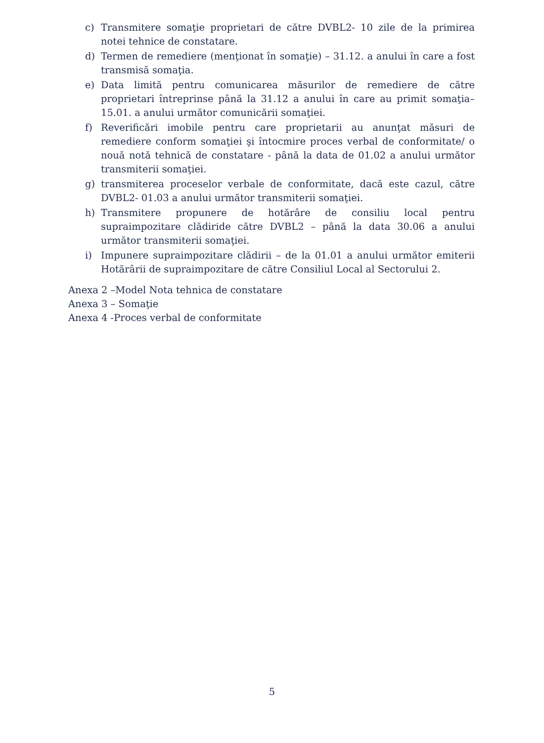c) Transmitere somaţie proprietari de către DVBL2- 10 zile de la primirea notei tehnice de constatare.
d) Termen de remediere (menţionat în somaţie) – 31.12. a anului în care a fost transmisă somaţia.
e) Data limită pentru comunicarea măsurilor de remediere de către proprietari întreprinse până la 31.12 a anului în care au primit somaţia– 15.01. a anului următor comunicării somaţiei.
f) Reverificări imobile pentru care proprietarii au anunţat măsuri de remediere conform somaţiei şi întocmire proces verbal de conformitate/ o nouă notă tehnică de constatare - până la data de 01.02 a anului următor transmiterii somaţiei.
g) transmiterea proceselor verbale de conformitate, dacă este cazul, către DVBL2- 01.03 a anului următor transmiterii somaţiei.
h) Transmitere propunere de hotărâre de consiliu local pentru supraimpozitare clădiride către DVBL2 – până la data 30.06 a anului următor transmiterii somaţiei.
i) Impunere supraimpozitare clădirii – de la 01.01 a anului următor emiterii Hotărârii de supraimpozitare de către Consiliul Local al Sectorului 2.
Anexa 2 –Model Nota tehnica de constatare
Anexa 3 – Somaţie
Anexa 4 -Proces verbal de conformitate
5